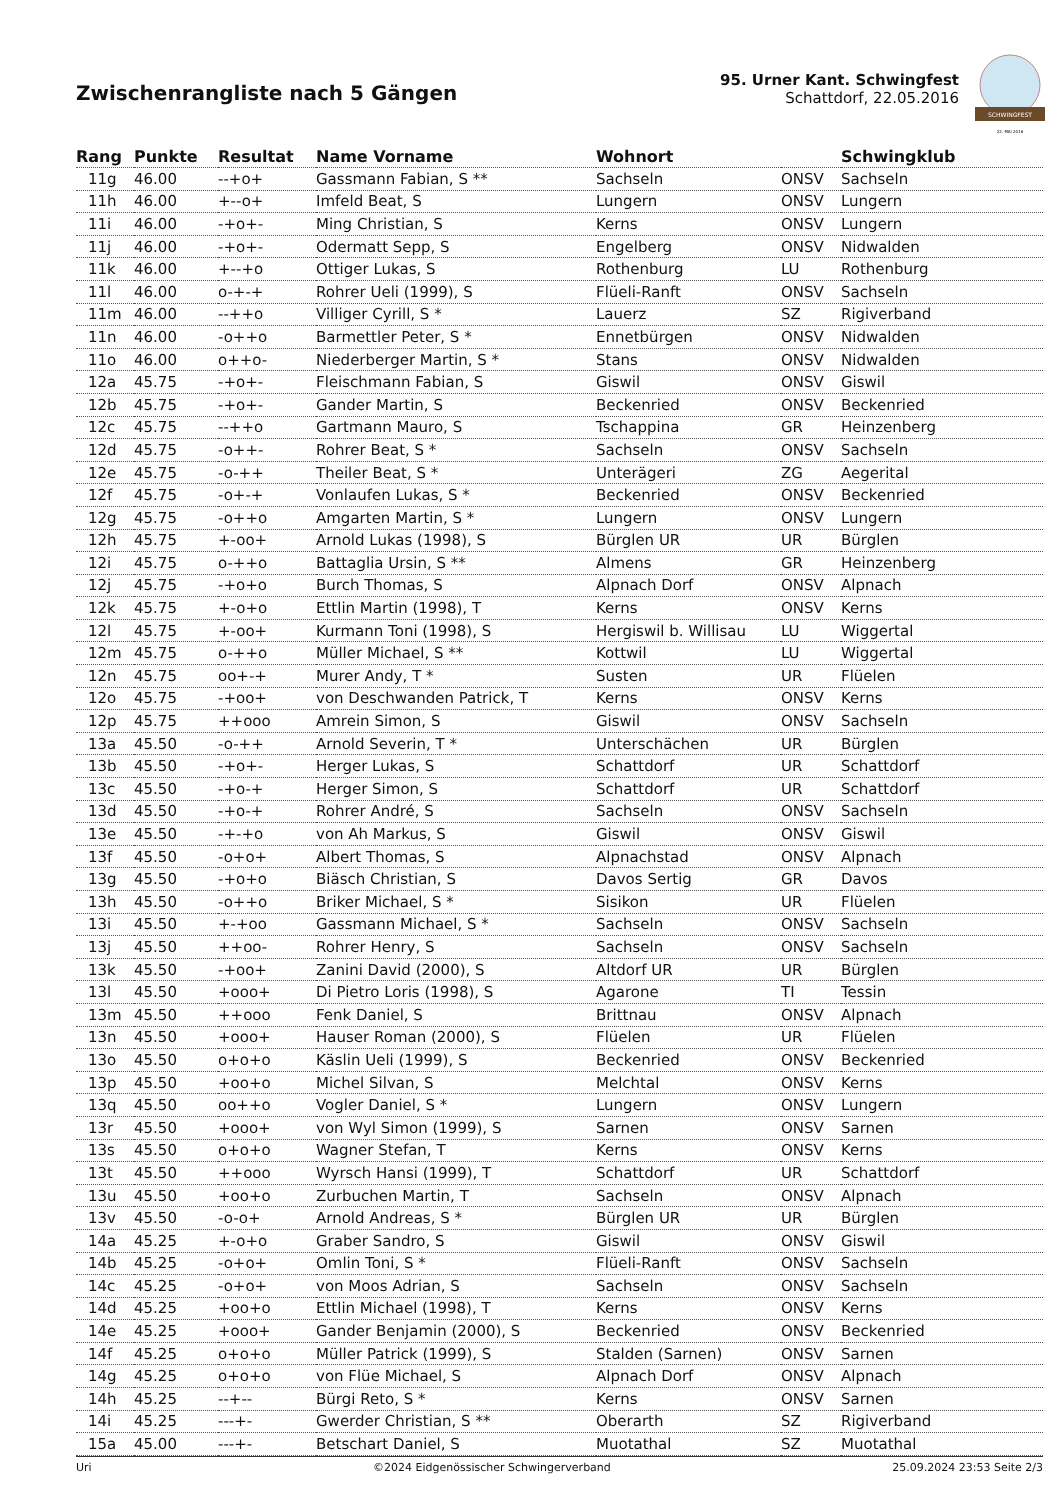Zwischenrangliste nach 5 Gängen
95. Urner Kant. Schwingfest
Schattdorf, 22.05.2016
SCHWINGFEST
22. MAI 2016
| Rang | Punkte | Resultat | Name Vorname | Wohnort | | Schwingklub |
| --- | --- | --- | --- | --- | --- | --- |
| 11g | 46.00 | --+o+ | Gassmann Fabian, S ** | Sachseln | ONSV | Sachseln |
| 11h | 46.00 | +--o+ | Imfeld Beat, S | Lungern | ONSV | Lungern |
| 11i | 46.00 | -+o+- | Ming Christian, S | Kerns | ONSV | Lungern |
| 11j | 46.00 | -+o+- | Odermatt Sepp, S | Engelberg | ONSV | Nidwalden |
| 11k | 46.00 | +--+o | Ottiger Lukas, S | Rothenburg | LU | Rothenburg |
| 11l | 46.00 | o-+-+ | Rohrer Ueli (1999), S | Flüeli-Ranft | ONSV | Sachseln |
| 11m | 46.00 | --++o | Villiger Cyrill, S * | Lauerz | SZ | Rigiverband |
| 11n | 46.00 | -o++o | Barmettler Peter, S * | Ennetbürgen | ONSV | Nidwalden |
| 11o | 46.00 | o++o- | Niederberger Martin, S * | Stans | ONSV | Nidwalden |
| 12a | 45.75 | -+o+- | Fleischmann Fabian, S | Giswil | ONSV | Giswil |
| 12b | 45.75 | -+o+- | Gander Martin, S | Beckenried | ONSV | Beckenried |
| 12c | 45.75 | --++o | Gartmann Mauro, S | Tschappina | GR | Heinzenberg |
| 12d | 45.75 | -o++- | Rohrer Beat, S * | Sachseln | ONSV | Sachseln |
| 12e | 45.75 | -o-++ | Theiler Beat, S * | Unterägeri | ZG | Aegerital |
| 12f | 45.75 | -o+-+ | Vonlaufen Lukas, S * | Beckenried | ONSV | Beckenried |
| 12g | 45.75 | -o++o | Amgarten Martin, S * | Lungern | ONSV | Lungern |
| 12h | 45.75 | +-oo+ | Arnold Lukas (1998), S | Bürglen UR | UR | Bürglen |
| 12i | 45.75 | o-++o | Battaglia Ursin, S ** | Almens | GR | Heinzenberg |
| 12j | 45.75 | -+o+o | Burch Thomas, S | Alpnach Dorf | ONSV | Alpnach |
| 12k | 45.75 | +-o+o | Ettlin Martin (1998), T | Kerns | ONSV | Kerns |
| 12l | 45.75 | +-oo+ | Kurmann Toni (1998), S | Hergiswil b. Willisau | LU | Wiggertal |
| 12m | 45.75 | o-++o | Müller Michael, S ** | Kottwil | LU | Wiggertal |
| 12n | 45.75 | oo+-+ | Murer Andy, T * | Susten | UR | Flüelen |
| 12o | 45.75 | -+oo+ | von Deschwanden Patrick, T | Kerns | ONSV | Kerns |
| 12p | 45.75 | ++ooo | Amrein Simon, S | Giswil | ONSV | Sachseln |
| 13a | 45.50 | -o-++ | Arnold Severin, T * | Unterschächen | UR | Bürglen |
| 13b | 45.50 | -+o+- | Herger Lukas, S | Schattdorf | UR | Schattdorf |
| 13c | 45.50 | -+o-+ | Herger Simon, S | Schattdorf | UR | Schattdorf |
| 13d | 45.50 | -+o-+ | Rohrer André, S | Sachseln | ONSV | Sachseln |
| 13e | 45.50 | -+-+o | von Ah Markus, S | Giswil | ONSV | Giswil |
| 13f | 45.50 | -o+o+ | Albert Thomas, S | Alpnachstad | ONSV | Alpnach |
| 13g | 45.50 | -+o+o | Biäsch Christian, S | Davos Sertig | GR | Davos |
| 13h | 45.50 | -o++o | Briker Michael, S * | Sisikon | UR | Flüelen |
| 13i | 45.50 | +-+oo | Gassmann Michael, S * | Sachseln | ONSV | Sachseln |
| 13j | 45.50 | ++oo- | Rohrer Henry, S | Sachseln | ONSV | Sachseln |
| 13k | 45.50 | -+oo+ | Zanini David (2000), S | Altdorf UR | UR | Bürglen |
| 13l | 45.50 | +ooo+ | Di Pietro Loris (1998), S | Agarone | TI | Tessin |
| 13m | 45.50 | ++ooo | Fenk Daniel, S | Brittnau | ONSV | Alpnach |
| 13n | 45.50 | +ooo+ | Hauser Roman (2000), S | Flüelen | UR | Flüelen |
| 13o | 45.50 | o+o+o | Käslin Ueli (1999), S | Beckenried | ONSV | Beckenried |
| 13p | 45.50 | +oo+o | Michel Silvan, S | Melchtal | ONSV | Kerns |
| 13q | 45.50 | oo++o | Vogler Daniel, S * | Lungern | ONSV | Lungern |
| 13r | 45.50 | +ooo+ | von Wyl Simon (1999), S | Sarnen | ONSV | Sarnen |
| 13s | 45.50 | o+o+o | Wagner Stefan, T | Kerns | ONSV | Kerns |
| 13t | 45.50 | ++ooo | Wyrsch Hansi (1999), T | Schattdorf | UR | Schattdorf |
| 13u | 45.50 | +oo+o | Zurbuchen Martin, T | Sachseln | ONSV | Alpnach |
| 13v | 45.50 | -o-o+ | Arnold Andreas, S * | Bürglen UR | UR | Bürglen |
| 14a | 45.25 | +-o+o | Graber Sandro, S | Giswil | ONSV | Giswil |
| 14b | 45.25 | -o+o+ | Omlin Toni, S * | Flüeli-Ranft | ONSV | Sachseln |
| 14c | 45.25 | -o+o+ | von Moos Adrian, S | Sachseln | ONSV | Sachseln |
| 14d | 45.25 | +oo+o | Ettlin Michael (1998), T | Kerns | ONSV | Kerns |
| 14e | 45.25 | +ooo+ | Gander Benjamin (2000), S | Beckenried | ONSV | Beckenried |
| 14f | 45.25 | o+o+o | Müller Patrick (1999), S | Stalden (Sarnen) | ONSV | Sarnen |
| 14g | 45.25 | o+o+o | von Flüe Michael, S | Alpnach Dorf | ONSV | Alpnach |
| 14h | 45.25 | --+-- | Bürgi Reto, S * | Kerns | ONSV | Sarnen |
| 14i | 45.25 | ---+- | Gwerder Christian, S ** | Oberarth | SZ | Rigiverband |
| 15a | 45.00 | ---+- | Betschart Daniel, S | Muotathal | SZ | Muotathal |
Uri ©2024 Eidgenössischer Schwingerverband 25.09.2024 23:53 Seite 2/3